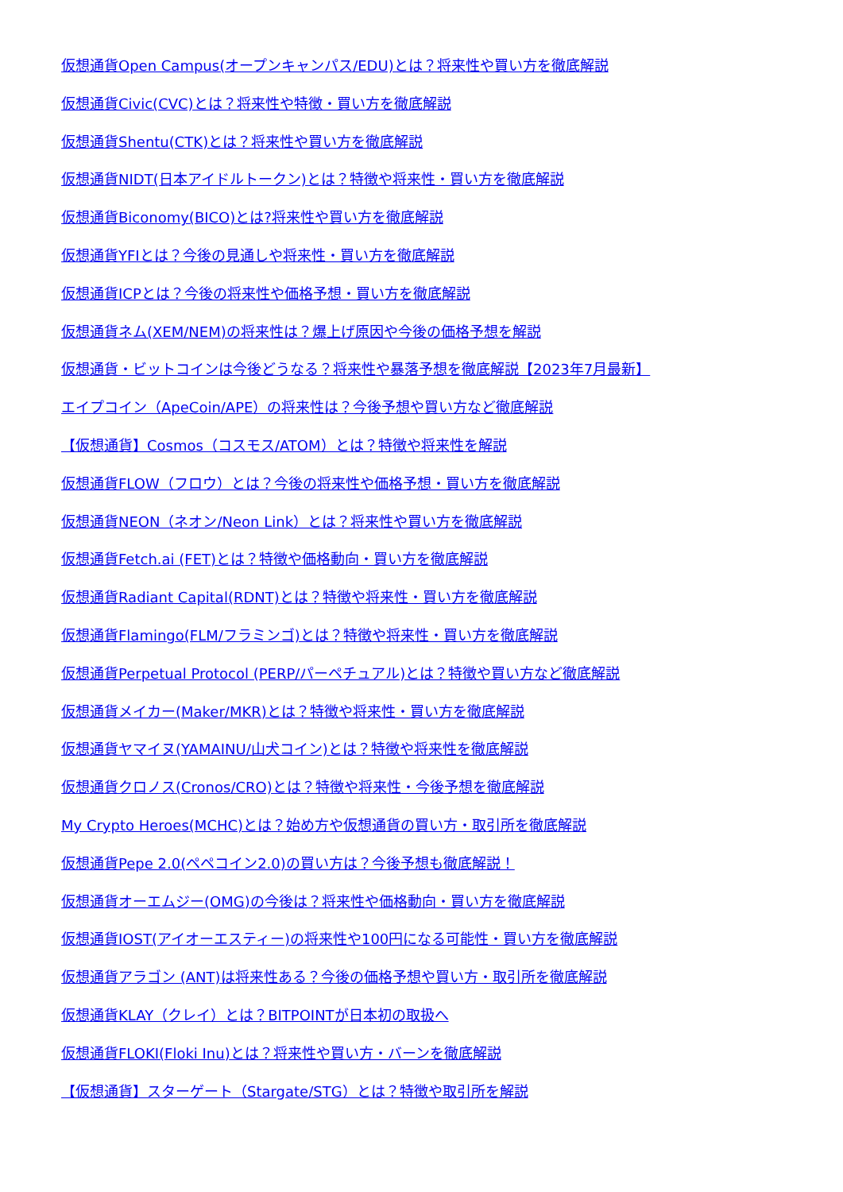仮想通貨Open Campus(オープンキャンパス/EDU)とは？将来性や買い方を徹底解説
仮想通貨Civic(CVC)とは？将来性や特徴・買い方を徹底解説
仮想通貨Shentu(CTK)とは？将来性や買い方を徹底解説
仮想通貨NIDT(日本アイドルトークン)とは？特徴や将来性・買い方を徹底解説
仮想通貨Biconomy(BICO)とは?将来性や買い方を徹底解説
仮想通貨YFIとは？今後の見通しや将来性・買い方を徹底解説
仮想通貨ICPとは？今後の将来性や価格予想・買い方を徹底解説
仮想通貨ネム(XEM/NEM)の将来性は？爆上げ原因や今後の価格予想を解説
仮想通貨・ビットコインは今後どうなる？将来性や暴落予想を徹底解説【2023年7月最新】
エイプコイン（ApeCoin/APE）の将来性は？今後予想や買い方など徹底解説
【仮想通貨】Cosmos（コスモス/ATOM）とは？特徴や将来性を解説
仮想通貨FLOW（フロウ）とは？今後の将来性や価格予想・買い方を徹底解説
仮想通貨NEON（ネオン/Neon Link）とは？将来性や買い方を徹底解説
仮想通貨Fetch.ai (FET)とは？特徴や価格動向・買い方を徹底解説
仮想通貨Radiant Capital(RDNT)とは？特徴や将来性・買い方を徹底解説
仮想通貨Flamingo(FLM/フラミンゴ)とは？特徴や将来性・買い方を徹底解説
仮想通貨Perpetual Protocol (PERP/パーペチュアル)とは？特徴や買い方など徹底解説
仮想通貨メイカー(Maker/MKR)とは？特徴や将来性・買い方を徹底解説
仮想通貨ヤマイヌ(YAMAINU/山犬コイン)とは？特徴や将来性を徹底解説
仮想通貨クロノス(Cronos/CRO)とは？特徴や将来性・今後予想を徹底解説
My Crypto Heroes(MCHC)とは？始め方や仮想通貨の買い方・取引所を徹底解説
仮想通貨Pepe 2.0(ペペコイン2.0)の買い方は？今後予想も徹底解説！
仮想通貨オーエムジー(OMG)の今後は？将来性や価格動向・買い方を徹底解説
仮想通貨IOST(アイオーエスティー)の将来性や100円になる可能性・買い方を徹底解説
仮想通貨アラゴン (ANT)は将来性ある？今後の価格予想や買い方・取引所を徹底解説
仮想通貨KLAY（クレイ）とは？BITPOINTが日本初の取扱へ
仮想通貨FLOKI(Floki Inu)とは？将来性や買い方・バーンを徹底解説
【仮想通貨】スターゲート（Stargate/STG）とは？特徴や取引所を解説